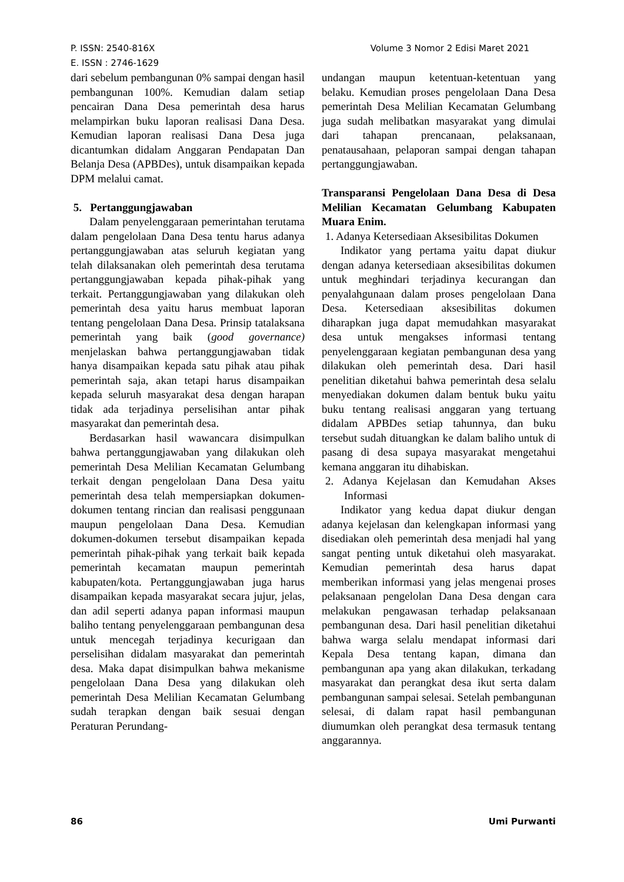Volume 3 Nomor 2 Edisi Maret 2021 P. ISSN: 2540-816X
E. ISSN : 2746-1629
dari sebelum pembangunan 0% sampai dengan hasil pembangunan 100%. Kemudian dalam setiap pencairan Dana Desa pemerintah desa harus melampirkan buku laporan realisasi Dana Desa. Kemudian laporan realisasi Dana Desa juga dicantumkan didalam Anggaran Pendapatan Dan Belanja Desa (APBDes), untuk disampaikan kepada DPM melalui camat.
5. Pertanggungjawaban
Dalam penyelenggaraan pemerintahan terutama dalam pengelolaan Dana Desa tentu harus adanya pertanggungjawaban atas seluruh kegiatan yang telah dilaksanakan oleh pemerintah desa terutama pertanggungjawaban kepada pihak-pihak yang terkait. Pertanggungjawaban yang dilakukan oleh pemerintah desa yaitu harus membuat laporan tentang pengelolaan Dana Desa. Prinsip tatalaksana pemerintah yang baik (good governance) menjelaskan bahwa pertanggungjawaban tidak hanya disampaikan kepada satu pihak atau pihak pemerintah saja, akan tetapi harus disampaikan kepada seluruh masyarakat desa dengan harapan tidak ada terjadinya perselisihan antar pihak masyarakat dan pemerintah desa.
Berdasarkan hasil wawancara disimpulkan bahwa pertanggungjawaban yang dilakukan oleh pemerintah Desa Melilian Kecamatan Gelumbang terkait dengan pengelolaan Dana Desa yaitu pemerintah desa telah mempersiapkan dokumen-dokumen tentang rincian dan realisasi penggunaan maupun pengelolaan Dana Desa. Kemudian dokumen-dokumen tersebut disampaikan kepada pemerintah pihak-pihak yang terkait baik kepada pemerintah kecamatan maupun pemerintah kabupaten/kota. Pertanggungjawaban juga harus disampaikan kepada masyarakat secara jujur, jelas, dan adil seperti adanya papan informasi maupun baliho tentang penyelenggaraan pembangunan desa untuk mencegah terjadinya kecurigaan dan perselisihan didalam masyarakat dan pemerintah desa. Maka dapat disimpulkan bahwa mekanisme pengelolaan Dana Desa yang dilakukan oleh pemerintah Desa Melilian Kecamatan Gelumbang sudah terapkan dengan baik sesuai dengan Peraturan Perundang-
undangan maupun ketentuan-ketentuan yang belaku. Kemudian proses pengelolaan Dana Desa pemerintah Desa Melilian Kecamatan Gelumbang juga sudah melibatkan masyarakat yang dimulai dari tahapan prencanaan, pelaksanaan, penatausahaan, pelaporan sampai dengan tahapan pertanggungjawaban.
Transparansi Pengelolaan Dana Desa di Desa Melilian Kecamatan Gelumbang Kabupaten Muara Enim.
1. Adanya Ketersediaan Aksesibilitas Dokumen
Indikator yang pertama yaitu dapat diukur dengan adanya ketersediaan aksesibilitas dokumen untuk meghindari terjadinya kecurangan dan penyalahgunaan dalam proses pengelolaan Dana Desa. Ketersediaan aksesibilitas dokumen diharapkan juga dapat memudahkan masyarakat desa untuk mengakses informasi tentang penyelenggaraan kegiatan pembangunan desa yang dilakukan oleh pemerintah desa. Dari hasil penelitian diketahui bahwa pemerintah desa selalu menyediakan dokumen dalam bentuk buku yaitu buku tentang realisasi anggaran yang tertuang didalam APBDes setiap tahunnya, dan buku tersebut sudah dituangkan ke dalam baliho untuk di pasang di desa supaya masyarakat mengetahui kemana anggaran itu dihabiskan.
2. Adanya Kejelasan dan Kemudahan Akses Informasi
Indikator yang kedua dapat diukur dengan adanya kejelasan dan kelengkapan informasi yang disediakan oleh pemerintah desa menjadi hal yang sangat penting untuk diketahui oleh masyarakat. Kemudian pemerintah desa harus dapat memberikan informasi yang jelas mengenai proses pelaksanaan pengelolan Dana Desa dengan cara melakukan pengawasan terhadap pelaksanaan pembangunan desa. Dari hasil penelitian diketahui bahwa warga selalu mendapat informasi dari Kepala Desa tentang kapan, dimana dan pembangunan apa yang akan dilakukan, terkadang masyarakat dan perangkat desa ikut serta dalam pembangunan sampai selesai. Setelah pembangunan selesai, di dalam rapat hasil pembangunan diumumkan oleh perangkat desa termasuk tentang anggarannya.
Umi Purwanti 86